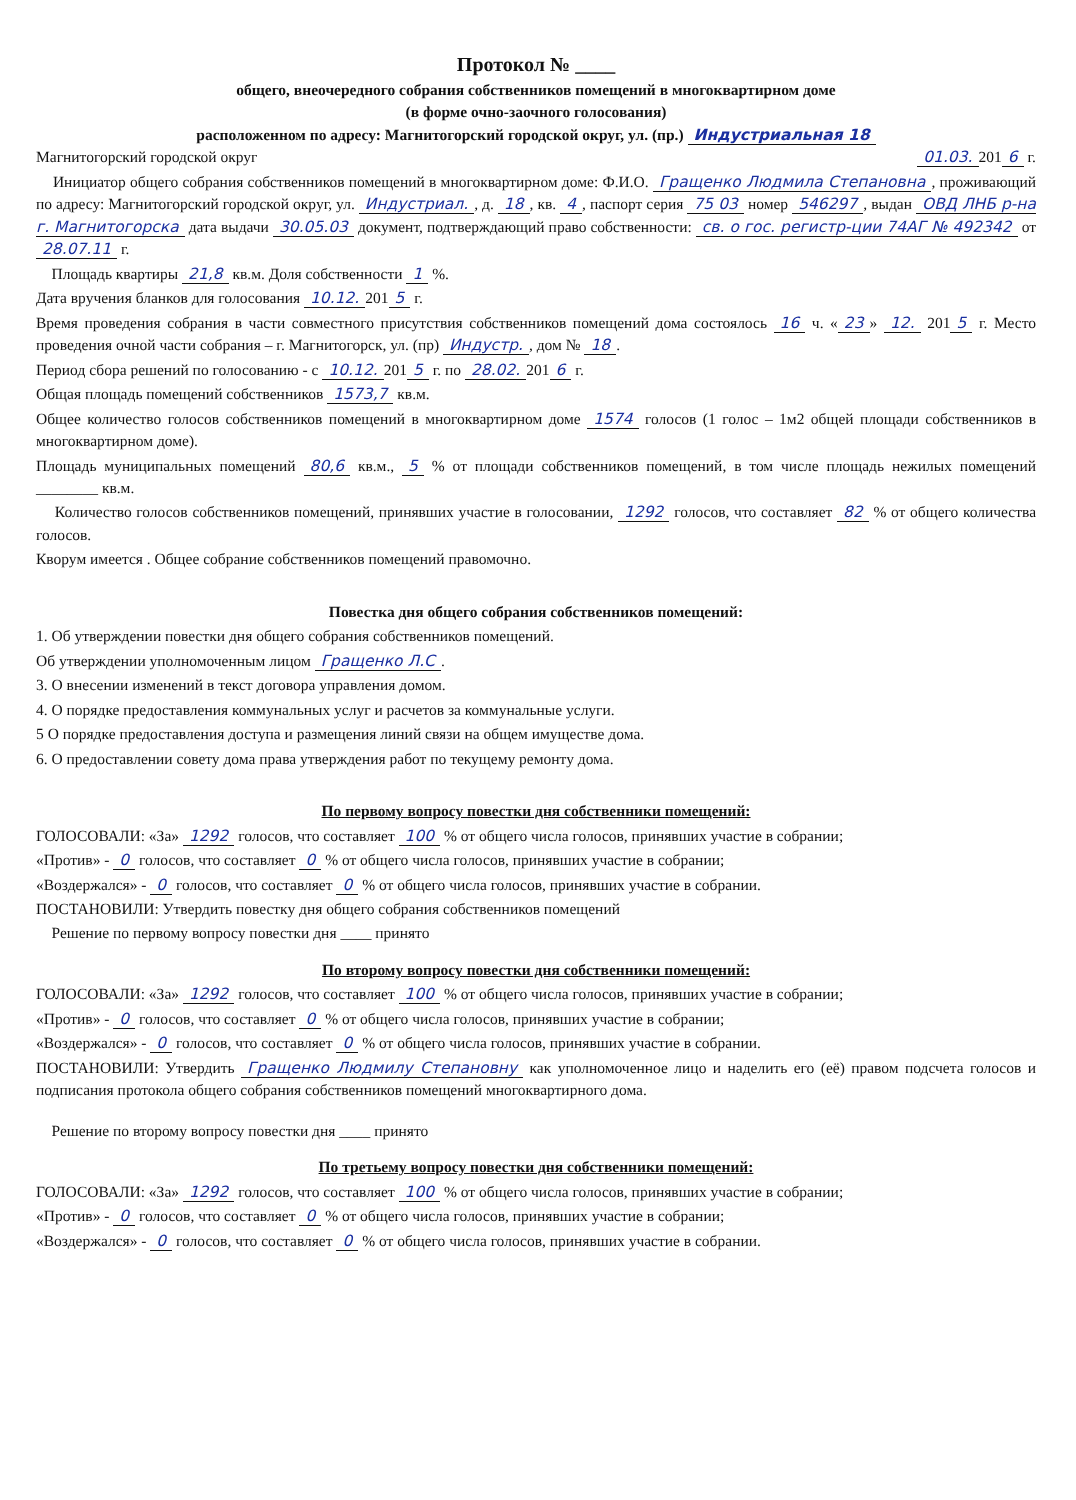Протокол № ____
общего, внеочередного собрания собственников помещений в многоквартирном доме
(в форме очно-заочного голосования)
расположенном по адресу: Магнитогорский городской округ, ул. (пр.) Индустриальная 18
Магнитогорский городской округ 01.03. 201 6 г.
Инициатор общего собрания собственников помещений в многоквартирном доме: Ф.И.О. Гращенко Людмила Степановна, проживающий по адресу: Магнитогорский городской округ, ул. Индустриал., д. 18, кв. 4, паспорт серия 75 03 номер 546297, выдан ОВД ЛНБ р-на г. Магнитогорска дата выдачи 30.05.03 документ, подтверждающий право собственности: св. о гос. регистр-ции 74АГ № 492342 от 28.07.11 г.
Площадь квартиры 21,8 кв.м. Доля собственности 1 %.
Дата вручения бланков для голосования 10.12. 201 5 г.
Время проведения собрания в части совместного присутствия собственников помещений дома состоялось 16 ч. « 23 » 12. 201 5 г. Место проведения очной части собрания – г. Магнитогорск, ул. (пр) Индустр., дом № 18.
Период сбора решений по голосованию - с 10.12. 201 5 г. по 28.02. 201 6 г.
Общая площадь помещений собственников 1573,7 кв.м.
Общее количество голосов собственников помещений в многоквартирном доме 1574 голосов (1 голос – 1м2 общей площади собственников в многоквартирном доме).
Площадь муниципальных помещений 80,6 кв.м., 5 % от площади собственников помещений, в том числе площадь нежилых помещений ________ кв.м.
Количество голосов собственников помещений, принявших участие в голосовании, 1292 голосов, что составляет 82 % от общего количества голосов.
Кворум имеется . Общее собрание собственников помещений правомочно.
Повестка дня общего собрания собственников помещений:
1. Об утверждении повестки дня общего собрания собственников помещений.
Об утверждении уполномоченным лицом Гращенко Л.С.
3. О внесении изменений в текст договора управления домом.
4. О порядке предоставления коммунальных услуг и расчетов за коммунальные услуги.
5 О порядке предоставления доступа и размещения линий связи на общем имуществе дома.
6. О предоставлении совету дома права утверждения работ по текущему ремонту дома.
По первому вопросу повестки дня собственники помещений:
ГОЛОСОВАЛИ: «За» 1292 голосов, что составляет 100 % от общего числа голосов, принявших участие в собрании;
«Против» - 0 голосов, что составляет 0 % от общего числа голосов, принявших участие в собрании;
«Воздержался» - 0 голосов, что составляет 0 % от общего числа голосов, принявших участие в собрании.
ПОСТАНОВИЛИ: Утвердить повестку дня общего собрания собственников помещений
Решение по первому вопросу повестки дня ____ принято
По второму вопросу повестки дня собственники помещений:
ГОЛОСОВАЛИ: «За» 1292 голосов, что составляет 100 % от общего числа голосов, принявших участие в собрании;
«Против» - 0 голосов, что составляет 0 % от общего числа голосов, принявших участие в собрании;
«Воздержался» - 0 голосов, что составляет 0 % от общего числа голосов, принявших участие в собрании.
ПОСТАНОВИЛИ: Утвердить Гращенко Людмилу Степановну как уполномоченное лицо и наделить его (её) правом подсчета голосов и подписания протокола общего собрания собственников помещений многоквартирного дома.
Решение по второму вопросу повестки дня ____ принято
По третьему вопросу повестки дня собственники помещений:
ГОЛОСОВАЛИ: «За» 1292 голосов, что составляет 100 % от общего числа голосов, принявших участие в собрании;
«Против» - 0 голосов, что составляет 0 % от общего числа голосов, принявших участие в собрании;
«Воздержался» - 0 голосов, что составляет 0 % от общего числа голосов, принявших участие в собрании.